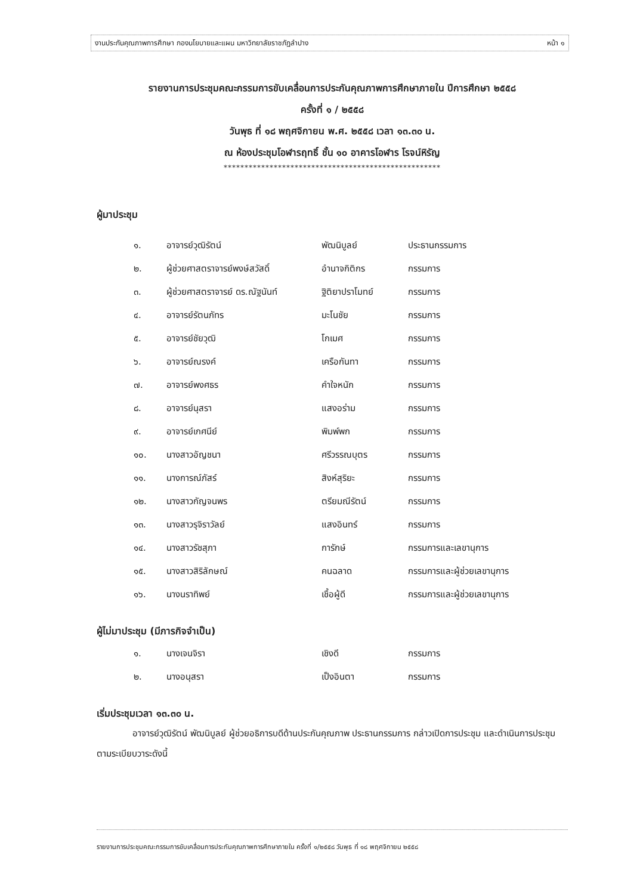งานประกันคุณภาพการศึกษา กองนโยบายและแผน มหาวิทยาลัยราชภัฏลำปาง หน้า ๑
รายงานการประชุมคณะกรรมการขับเคลื่อนการประกันคุณภาพการศึกษาภายใน ปีการศึกษา ๒๕๕๘
ครั้งที่ ๑ / ๒๕๕๘
วันพุธ ที่ ๑๘ พฤศจิกายน พ.ศ. ๒๕๕๘ เวลา ๑๓.๓๐ น.
ณ ห้องประชุมโอฬารฤทธิ์ ชั้น ๑๐ อาคารโอฬาร โรจน์หิรัญ
****************************************************
ผู้มาประชุม
| ๑. | อาจารย์วุฒิรัตน์ | พัฒนิบูลย์ | ประธานกรรมการ |
| ๒. | ผู้ช่วยศาสตราจารย์พงษ์สวัสดิ์ | อำนาจกิติกร | กรรมการ |
| ๓. | ผู้ช่วยศาสตราจารย์ ดร.ณัฐนันท์ | ฐิติยาปราโมทย์ | กรรมการ |
| ๔. | อาจารย์รัตนภัทร | มะโนชัย | กรรมการ |
| ๕. | อาจารย์ชัยวุฒิ | โกเมศ | กรรมการ |
| ๖. | อาจารย์ณรงค์ | เครือกันทา | กรรมการ |
| ๗. | อาจารย์พงศธร | คำใจหนัก | กรรมการ |
| ๘. | อาจารย์นุสรา | แสงอร่าม | กรรมการ |
| ๙. | อาจารย์เกศนีย์ | พิมพ์พก | กรรมการ |
| ๑๐. | นางสาวอัญชนา | ศรีวรรณบุตร | กรรมการ |
| ๑๑. | นางการณ์ภัสร์ | สิงห์สุริยะ | กรรมการ |
| ๑๒. | นางสาวกัญจนพร | ตรียมณีรัตน์ | กรรมการ |
| ๑๓. | นางสาวรุจิราวัลย์ | แสงอินทร์ | กรรมการ |
| ๑๔. | นางสาวรัชสุภา | การักษ์ | กรรมการและเลขานุการ |
| ๑๕. | นางสาวสิริลักษณ์ | คนฉลาด | กรรมการและผู้ช่วยเลขานุการ |
| ๑๖. | นางนราทิพย์ | เชื้อผู้ดี | กรรมการและผู้ช่วยเลขานุการ |
ผู้ไม่มาประชุม (มีภารกิจจำเป็น)
| ๑. | นางเจนจิรา | เชิงดี | กรรมการ |
| ๒. | นางอนุสรา | เป็งอินตา | กรรมการ |
เริ่มประชุมเวลา ๑๓.๓๐ น.
อาจารย์วุฒิรัตน์ พัฒนิบูลย์ ผู้ช่วยอธิการบดีด้านประกันคุณภาพ ประธานกรรมการ กล่าวเปิดการประชุม และดำเนินการประชุมตามระเบียบวาระดังนี้
รายงานการประชุมคณะกรรมการขับเคลื่อนการประกันคุณภาพการศึกษาภายใน ครั้งที่ ๑/๒๕๕๘ วันพุธ ที่ ๑๘ พฤศจิกายน ๒๕๕๘